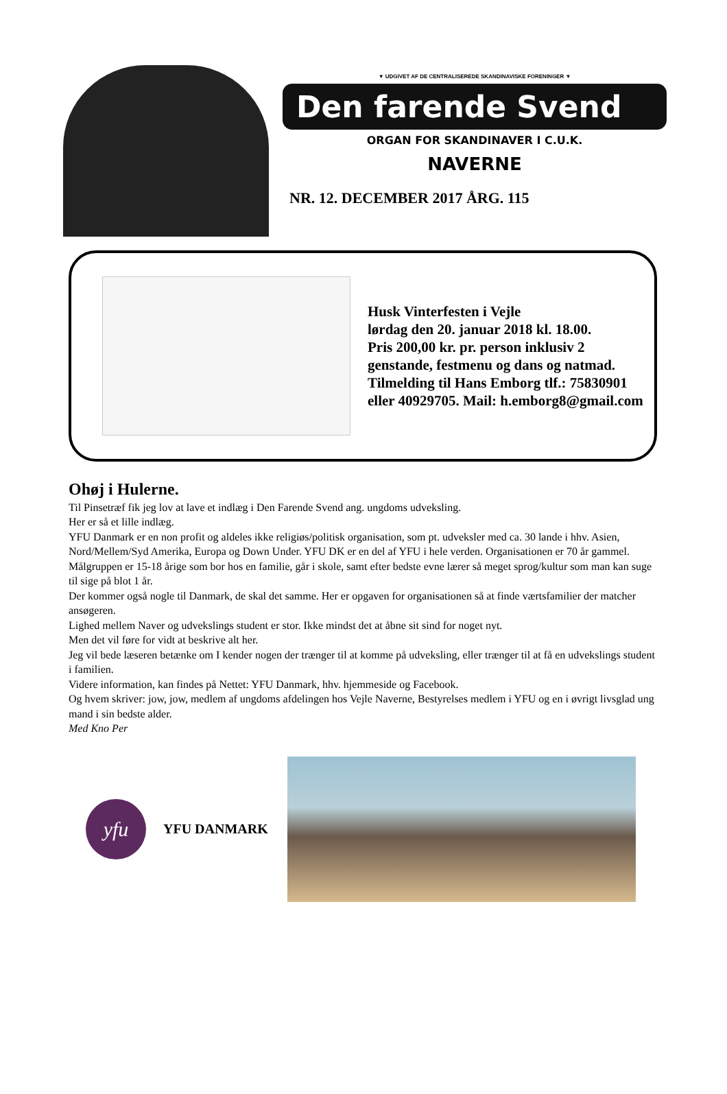▼ UDGIVET AF DE CENTRALISEREDE SKANDINAVISKE FORENINGER ▼
Den farende Svend
ORGAN FOR SKANDINAVER I C.U.K.
NAVERNE
NR. 12. DECEMBER 2017 ÅRG. 115
Husk Vinterfesten i Vejle
lørdag den 20. januar 2018 kl. 18.00.
Pris 200,00 kr. pr. person inklusiv 2
genstande, festmenu og dans og natmad.
Tilmelding til Hans Emborg tlf.: 75830901
eller 40929705. Mail: h.emborg8@gmail.com
Ohøj i Hulerne.
Til Pinsetræf fik jeg lov at lave et indlæg i Den Farende Svend ang. ungdoms udveksling.
Her er så et lille indlæg.
YFU Danmark er en non profit og aldeles ikke religiøs/politisk organisation, som pt. udveksler med ca. 30 lande i hhv. Asien, Nord/Mellem/Syd Amerika, Europa og Down Under. YFU DK er en del af YFU i hele verden. Organisationen er 70 år gammel.
Målgruppen er 15-18 årige som bor hos en familie, går i skole, samt efter bedste evne lærer så meget sprog/kultur som man kan suge til sige på blot 1 år.
Der kommer også nogle til Danmark, de skal det samme. Her er opgaven for organisationen så at finde værtsfamilier der matcher ansøgeren.
Lighed mellem Naver og udvekslings student er stor. Ikke mindst det at åbne sit sind for noget nyt.
Men det vil føre for vidt at beskrive alt her.
Jeg vil bede læseren betænke om I kender nogen der trænger til at komme på udveksling, eller trænger til at få en udvekslings student i familien.
Videre information, kan findes på Nettet: YFU Danmark, hhv. hjemmeside og Facebook.
Og hvem skriver: jow, jow, medlem af ungdoms afdelingen hos Vejle Naverne, Bestyrelses medlem i YFU og en i øvrigt livsglad ung mand i sin bedste alder.
Med Kno Per
yfu
YFU DANMARK